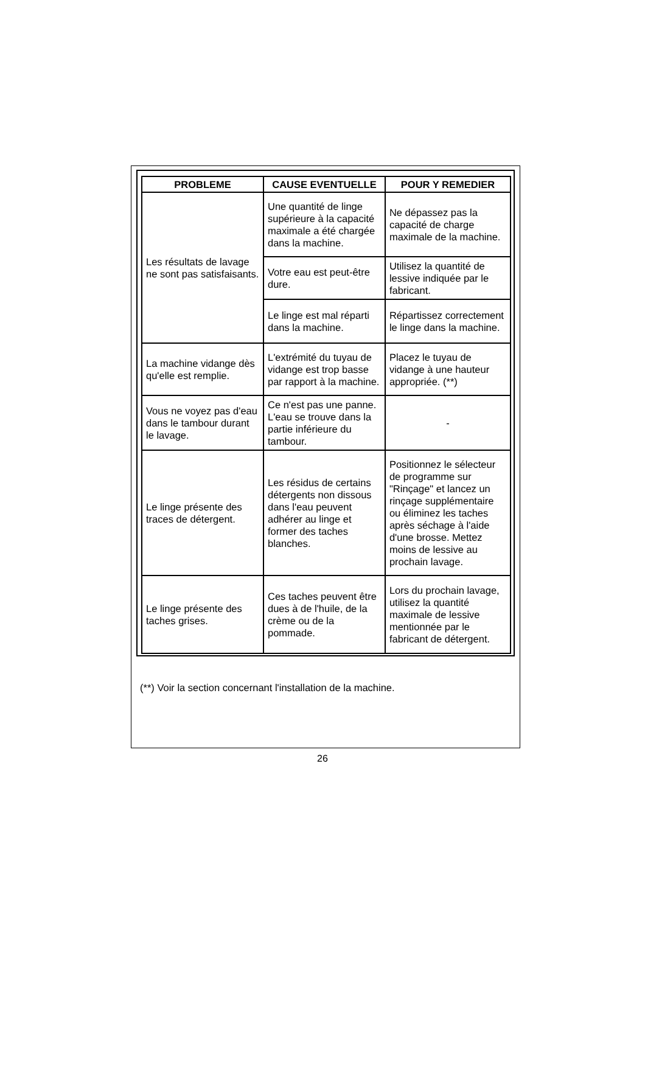| PROBLEME | CAUSE EVENTUELLE | POUR Y REMEDIER |
| --- | --- | --- |
| Les résultats de lavage ne sont pas satisfaisants. | Une quantité de linge supérieure à la capacité maximale a été chargée dans la machine. | Ne dépassez pas la capacité de charge maximale de la machine. |
| | Votre eau est peut-être dure. | Utilisez la quantité de lessive indiquée par le fabricant. |
| | Le linge est mal réparti dans la machine. | Répartissez correctement le linge dans la machine. |
| La machine vidange dès qu'elle est remplie. | L'extrémité du tuyau de vidange est trop basse par rapport à la machine. | Placez le tuyau de vidange à une hauteur appropriée. (**) |
| Vous ne voyez pas d'eau dans le tambour durant le lavage. | Ce n'est pas une panne. L'eau se trouve dans la partie inférieure du tambour. | - |
| Le linge présente des traces de détergent. | Les résidus de certains détergents non dissous dans l'eau peuvent adhérer au linge et former des taches blanches. | Positionnez le sélecteur de programme sur "Rinçage" et lancez un rinçage supplémentaire ou éliminez les taches après séchage à l'aide d'une brosse. Mettez moins de lessive au prochain lavage. |
| Le linge présente des taches grises. | Ces taches peuvent être dues à de l'huile, de la crème ou de la pommade. | Lors du prochain lavage, utilisez la quantité maximale de lessive mentionnée par le fabricant de détergent. |
(**) Voir la section concernant l'installation de la machine.
26